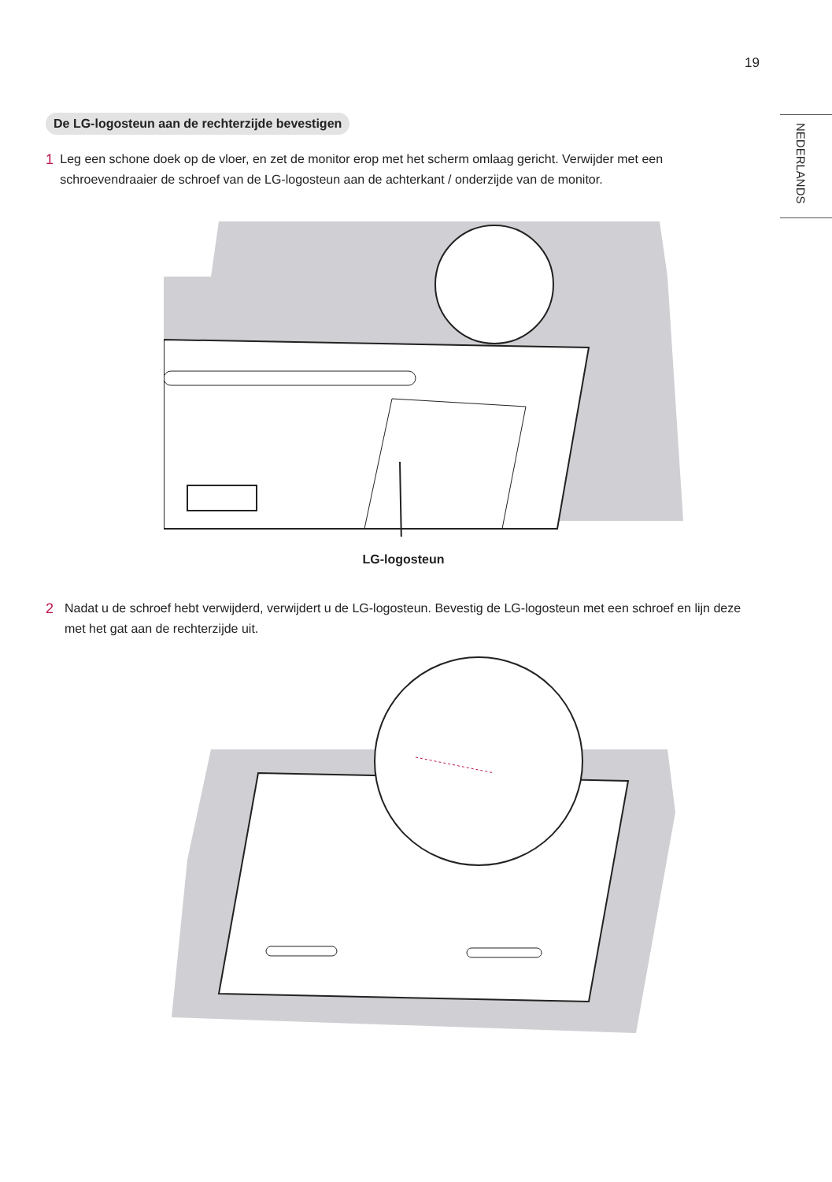19
NEDERLANDS
De LG-logosteun aan de rechterzijde bevestigen
1 Leg een schone doek op de vloer, en zet de monitor erop met het scherm omlaag gericht. Verwijder met een schroevendraaier de schroef van de LG-logosteun aan de achterkant / onderzijde van de monitor.
LG-logosteun
2 Nadat u de schroef hebt verwijderd, verwijdert u de LG-logosteun. Bevestig de LG-logosteun met een schroef en lijn deze met het gat aan de rechterzijde uit.